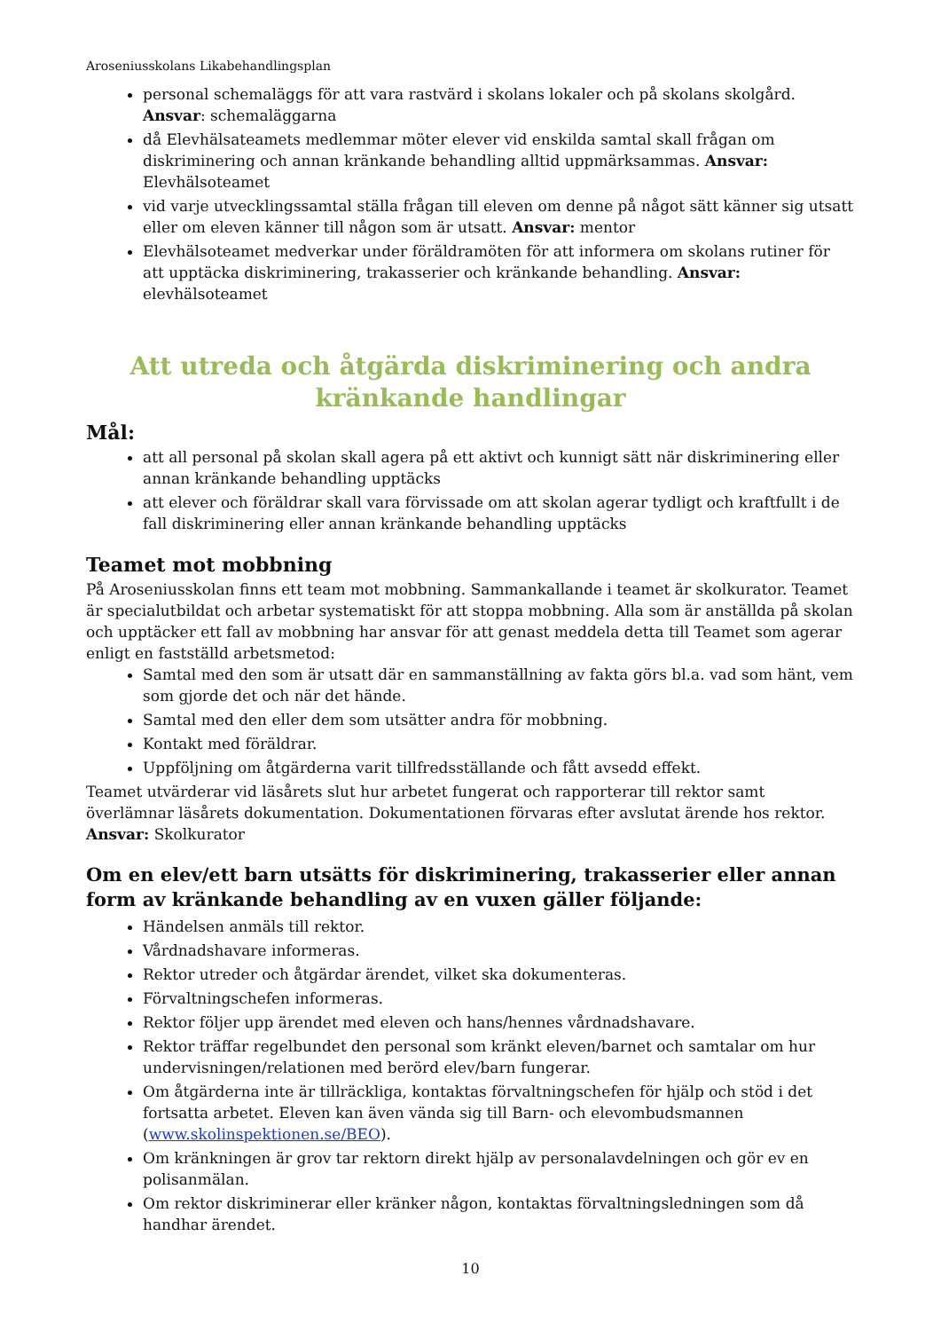Aroseniusskolans Likabehandlingsplan
personal schemaläggs för att vara rastvärd i skolans lokaler och på skolans skolgård. Ansvar: schemaläggarna
då Elevhälsateamets medlemmar möter elever vid enskilda samtal skall frågan om diskriminering och annan kränkande behandling alltid uppmärksammas. Ansvar: Elevhälsoteamet
vid varje utvecklingssamtal ställa frågan till eleven om denne på något sätt känner sig utsatt eller om eleven känner till någon som är utsatt. Ansvar: mentor
Elevhälsoteamet medverkar under föräldramöten för att informera om skolans rutiner för att upptäcka diskriminering, trakasserier och kränkande behandling. Ansvar: elevhälsoteamet
Att utreda och åtgärda diskriminering och andra
kränkande handlingar
Mål:
att all personal på skolan skall agera på ett aktivt och kunnigt sätt när diskriminering eller annan kränkande behandling upptäcks
att elever och föräldrar skall vara förvissade om att skolan agerar tydligt och kraftfullt i de fall diskriminering eller annan kränkande behandling upptäcks
Teamet mot mobbning
På Aroseniusskolan finns ett team mot mobbning. Sammankallande i teamet är skolkurator. Teamet är specialutbildat och arbetar systematiskt för att stoppa mobbning. Alla som är anställda på skolan och upptäcker ett fall av mobbning har ansvar för att genast meddela detta till Teamet som agerar enligt en fastställd arbetsmetod:
Samtal med den som är utsatt där en sammanställning av fakta görs bl.a. vad som hänt, vem som gjorde det och när det hände.
Samtal med den eller dem som utsätter andra för mobbning.
Kontakt med föräldrar.
Uppföljning om åtgärderna varit tillfredsställande och fått avsedd effekt.
Teamet utvärderar vid läsårets slut hur arbetet fungerat och rapporterar till rektor samt överlämnar läsårets dokumentation. Dokumentationen förvaras efter avslutat ärende hos rektor.
Ansvar: Skolkurator
Om en elev/ett barn utsätts för diskriminering, trakasserier eller annan form av kränkande behandling av en vuxen gäller följande:
Händelsen anmäls till rektor.
Vårdnadshavare informeras.
Rektor utreder och åtgärdar ärendet, vilket ska dokumenteras.
Förvaltningschefen informeras.
Rektor följer upp ärendet med eleven och hans/hennes vårdnadshavare.
Rektor träffar regelbundet den personal som kränkt eleven/barnet och samtalar om hur undervisningen/relationen med berörd elev/barn fungerar.
Om åtgärderna inte är tillräckliga, kontaktas förvaltningschefen för hjälp och stöd i det fortsatta arbetet. Eleven kan även vända sig till Barn- och elevombudsmannen (www.skolinspektionen.se/BEO).
Om kränkningen är grov tar rektorn direkt hjälp av personalavdelningen och gör ev en polisanmälan.
Om rektor diskriminerar eller kränker någon, kontaktas förvaltningsledningen som då handhar ärendet.
10